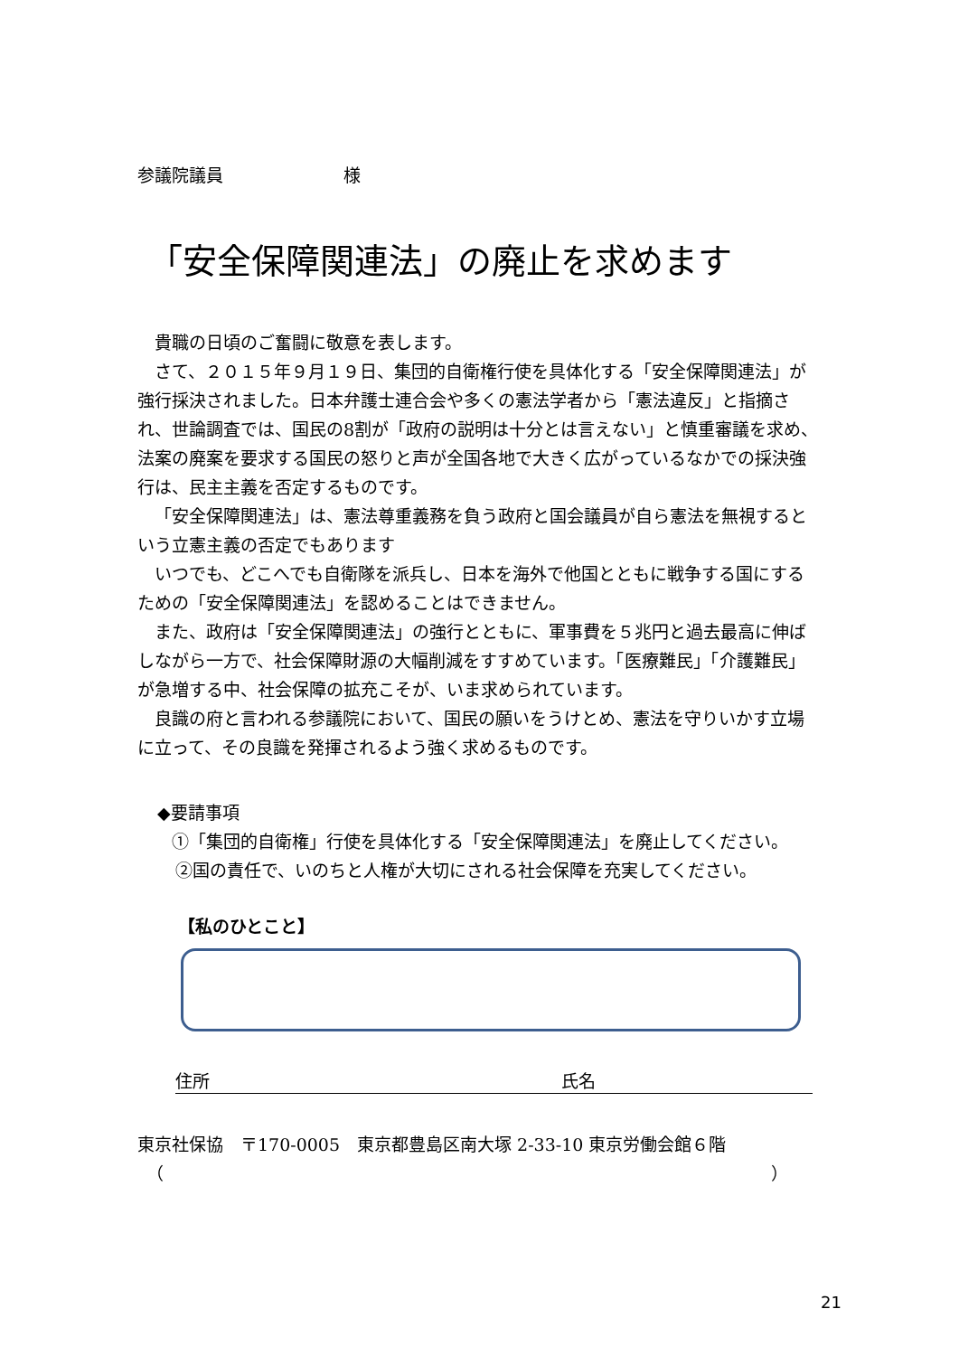参議院議員　　　　　　　様
「安全保障関連法」の廃止を求めます
貴職の日頃のご奮闘に敬意を表します。
さて、２０１５年９月１９日、集団的自衛権行使を具体化する「安全保障関連法」が強行採決されました。日本弁護士連合会や多くの憲法学者から「憲法違反」と指摘され、世論調査では、国民の8割が「政府の説明は十分とは言えない」と慎重審議を求め、法案の廃案を要求する国民の怒りと声が全国各地で大きく広がっているなかでの採決強行は、民主主義を否定するものです。
「安全保障関連法」は、憲法尊重義務を負う政府と国会議員が自ら憲法を無視するという立憲主義の否定でもあります
いつでも、どこへでも自衛隊を派兵し、日本を海外で他国とともに戦争する国にするための「安全保障関連法」を認めることはできません。
また、政府は「安全保障関連法」の強行とともに、軍事費を５兆円と過去最高に伸ばしながら一方で、社会保障財源の大幅削減をすすめています。「医療難民」「介護難民」が急増する中、社会保障の拡充こそが、いま求められています。
良識の府と言われる参議院において、国民の願いをうけとめ、憲法を守りいかす立場に立って、その良識を発揮されるよう強く求めるものです。
◆要請事項
①「集団的自衛権」行使を具体化する「安全保障関連法」を廃止してください。
②国の責任で、いのちと人権が大切にされる社会保障を充実してください。
【私のひとこと】
住所 氏名
東京社保協　〒170-0005　東京都豊島区南大塚 2-33-10 東京労働会館６階
（ ）
21